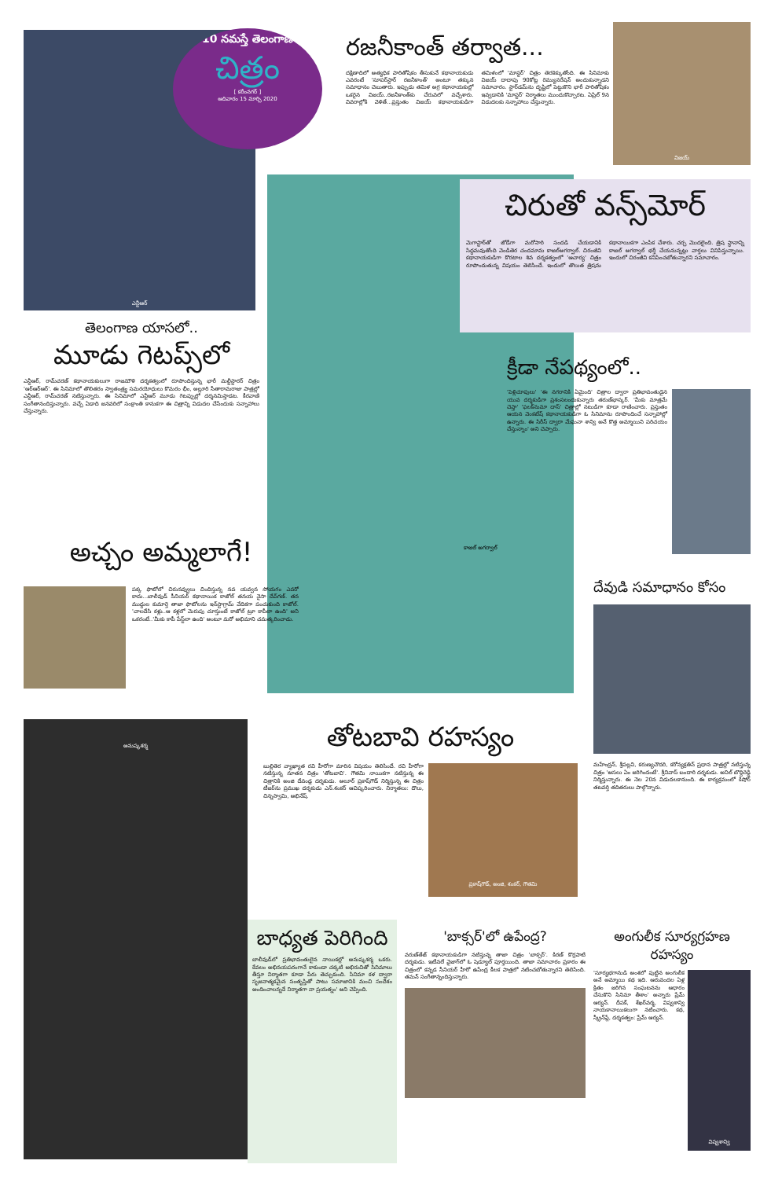ఎన్టీఆర్
10 నమస్తే తెలంగాణ
చిత్రం
[ కరీంనగర్ ]
ఆదివారం 15 మార్చి 2020
రజనీకాంత్ తర్వాత...
దక్షిణాదిలో అత్యధిక పారితోషికం తీసుకునే కథానాయకుడు ఎవరంటే 'సూపర్‌స్టార్ రజనీకాంత్' అంటూ తక్కున సమాధానం చెబుతారు. ఇప్పుడు తమిళ అగ్ర కథానాయకుల్లో ఒకరైన విజయ్..రజనీకాంత్‌కు చేరువలో వచ్చేశారు. వివరాల్లోకి వెళితే...ప్రస్తుతం విజయ్ కథానాయకుడిగా తమిళంలో 'మాస్టర్' చిత్రం తెరకెక్కుతోంది. ఈ సినిమాకు విజయ్ దాదాపు 90కోట్ల రెమ్యునరేషన్ అందుకున్నాడని సమాచారం. స్టార్‌డమ్‌ను దృష్టిలో పెట్టుకొని భారీ పారితోషికం ఇవ్వడానికి 'మాస్టర్' నిర్మాతలు ముందుకొచ్చారట. ఏప్రిల్ 9న విడుదలకు సన్నాహాలు చేస్తున్నారు.
విజయ్
కాజల్ అగర్వాల్
చిరుతో వన్స్‌మోర్
మెగాస్టార్‌తో జోడీగా మరోసారి సందడి చేయడానికి సిద్ధమవుతోంది వెండితెర చందమామ కాజల్‌అగర్వాల్. చిరంజీవి కథానాయకుడిగా కొరటాల శివ దర్శకత్వంలో 'ఆచార్య' చిత్రం రూపొందుతున్న విషయం తెలిసిందే. ఇందులో తొలుత త్రిషను కథానాయికగా ఎంపిక చేశారు. చర్చ మొదలైంది. త్రిష స్థానాన్ని కాజల్ అగర్వాల్ భర్తీ చేయనున్నట్లు వార్తలు వినిపిస్తున్నాయి. ఇందులో చిరంజీవి కనిపించబోతున్నారని సమాచారం.
తెలంగాణ యాసలో..
మూడు గెటప్స్‌లో
ఎన్టీఆర్, రామ్‌చరణ్ కథానాయకులుగా రాజమౌళి దర్శకత్వంలో రూపొందిస్తున్న భారీ మల్టీస్టారర్ చిత్రం 'ఆర్‌ఆర్‌ఆర్'. ఈ సినిమాలో తొలితరం స్వాతంత్ర్య సమరయోధులు కొమరం భీం, అల్లూరి సీతారామరాజు పాత్రల్లో ఎన్టీఆర్, రామ్‌చరణ్ నటిస్తున్నారు. ఈ సినిమాలో ఎన్టీఆర్ మూడు గెటప్పుల్లో దర్శనమిస్తాడట. కీరవాణి సంగీతానందిస్తున్నారు. వచ్చే ఏడాది జనవరిలో సంక్రాంతి కానుకగా ఈ చిత్రాన్ని విడుదల చేసేందుకు సన్నాహాలు చేస్తున్నారు.
అచ్చం అమ్మలాగే!
పక్క ఫొటోలో చిరునవ్వులు చిందిస్తున్న నవ యవ్వన సోయగం ఎవరో కాదు...బాలీవుడ్ సీనియర్ కథానాయిక కాజోల్ తనయ నైసా దేవ్‌గణ్. తన ముద్దుల కుమార్తె తాజా ఫొటోలను ఇన్‌స్టాగ్రామ్ వేదికగా పంచుకుంది కాజోల్. 'చాలదేసి కళ్లు..ఆ కళ్లలో మెరుపు చూస్తుంటే కాజోల్ ట్రూ కాపీలా ఉంది' అని ఒకరంటే..'మీకు కాపీ పేస్ట్‌లా ఉంది' అంటూ మరో అభిమాని చమత్కరించాడు.
క్రీడా నేపథ్యంలో..
'పెళ్లిచూపులు' 'ఈ నగరానికి ఏమైంది' చిత్రాల ద్వారా ప్రతిభావంతుడైన యువ దర్శకుడిగా ప్రశంసలందుకున్నారు తరుణ్‌భాస్కర్. 'మీకు మాత్రమే చెప్తా' 'ఫలక్‌నుమా దాస్' చిత్రాల్లో నటుడిగా కూడా రాణించారు. ప్రస్తుతం ఆయన వెంకటేష్ కథానాయకుడిగా ఓ సినిమాను రూపొందించే సన్నాహాల్లో ఉన్నారు. ఈ సిరీస్ ద్వారా మేఘనా శాన్వి అనే కొత్త అమ్మాయిని పరిచయం చేస్తున్నాం' అని చెప్పారు.
దేవుడి సమాధానం కోసం
మహేంద్రన్, శ్రీపల్లవి, కరుణ్యచౌదరి, కరోన్యక్రతిన్ ప్రధాన పాత్రల్లో నటిస్తున్న చిత్రం 'అసలు ఏం జరిగిందంటే'. శ్రీనివాస్ బందారి దర్శకుడు. అనిల్ బొద్దిరెడ్డి నిర్మిస్తున్నారు. ఈ నెల 20న విడుదలకానుంది. ఈ కార్యక్రమంలో కిషోర్ తటవర్తి తదితరులు పాల్గొన్నారు.
అనుష్కశర్మ
తోటబావి రహస్యం
బుల్లితెర వ్యాఖ్యాత రవి హీరోగా మారిన విషయం తెలిసిందే. రవి హీరోగా నటిస్తున్న నూతన చిత్రం 'తోటబావి'. గౌతమి నాయికగా నటిస్తున్న ఈ చిత్రానికి అంజి దేవండ్ల దర్శకుడు. అలూర్ ప్రకాష్‌గౌడ్ నిర్మిస్తున్న ఈ చిత్రం టీజర్‌ను ప్రముఖ దర్శకుడు ఎన్.శంకర్ ఆవిష్కరించారు. నిర్మాతలు: దొలు, చిన్నస్వామి, అభినేష్.
ప్రకాష్‌గౌడ్, అంజి, శంకర్, గౌతమి
బాధ్యత పెరిగింది
బాలీవుడ్‌లో ప్రతిభావంతులైన నాయికల్లో అనుష్కశర్మ ఒకరు. కేవలం అభినయపరంగానే కాకుండా చక్కటి అభిరుచితో సినిమాలు తీస్తూ నిర్మాతగా కూడా పేరు తెచ్చుకుంది. సినిమా కళ ద్వారా సృజనాత్మకమైన సంతృప్తితో పాటు సమాజానికి మంచి సందేశం అందించాలన్నదే నిర్మాతగా నా ప్రయత్నం' అని చెప్పింది.
'బాక్సర్'లో ఉపేంద్ర?
వరుణ్‌తేజ్ కథానాయకుడిగా నటిస్తున్న తాజా చిత్రం 'బాక్సర్'. కిరణ్ కొర్రపాటి దర్శకుడు. ఇటీవలే వైజాగ్‌లో ఓ షెడ్యూల్ పూర్తయింది. తాజా సమాచారం ప్రకారం ఈ చిత్రంలో కన్నడ సీనియర్ హీరో ఉపేంద్ర కీలక పాత్రలో నటించబోతున్నారని తెలిసింది. తమన్ సంగీతాన్నందిస్తున్నారు.
అంగులీక సూర్యగ్రహణ రహస్యం
'సూర్యభగానుడి అంశలో పుట్టిన అంగులీక అనే అమ్మాయి కథ ఇది. ఆరువందల ఏళ్ల క్రితం జరిగిన సంఘటనను ఆధారం చేసుకొని సినిమా తీశాం' అన్నారు ప్రేమ్ ఆర్యన్. దీపక్, శేఖర్‌వర్మ, విష్వశాన్వి నాయకానాయికలుగా నటించారు. కథ, స్క్రీన్‌ప్లే, దర్శకత్వం: ప్రేమ్ ఆర్యన్.
విష్వశాన్వి